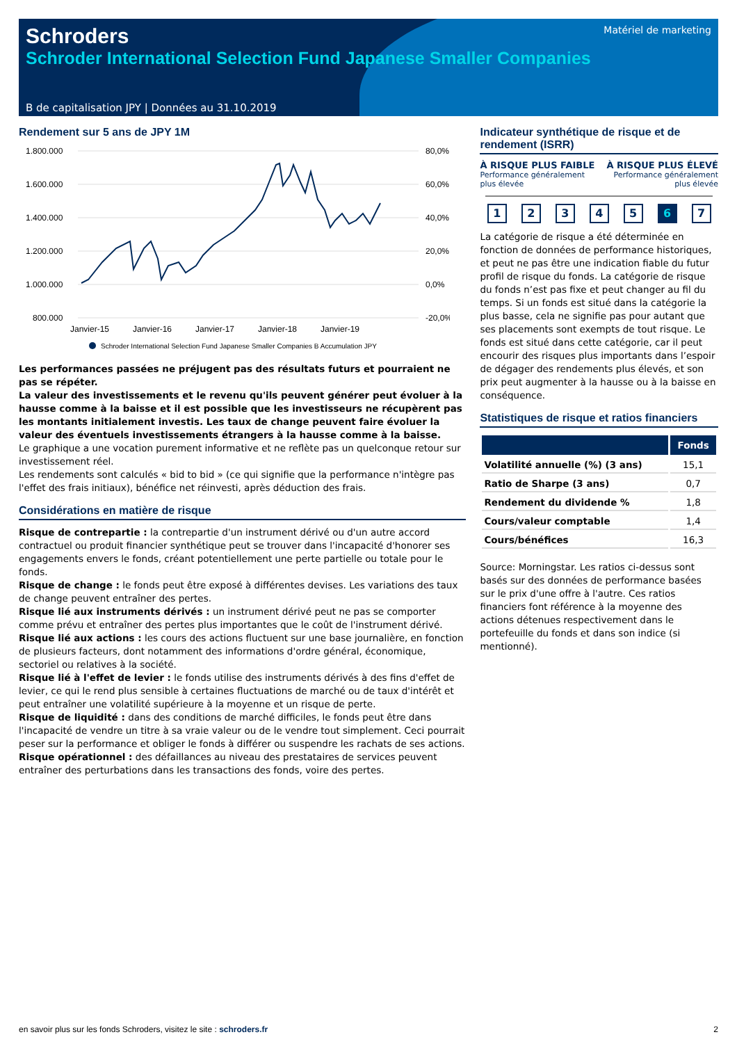Schroders
Matériel de marketing
Schroder International Selection Fund Japanese Smaller Companies
B de capitalisation JPY | Données au 31.10.2019
Rendement sur 5 ans de JPY 1M
1.800.000
1.600.000
1.400.000
1.200.000
1.000.000
800.000
80,0%
60,0%
40,0%
20,0%
0,0%
-20,0%
Janvier-15
Janvier-16
Janvier-17
Janvier-18
Janvier-19
Schroder International Selection Fund Japanese Smaller Companies B Accumulation JPY
Les performances passées ne préjugent pas des résultats futurs et pourraient ne pas se répéter.
La valeur des investissements et le revenu qu'ils peuvent générer peut évoluer à la hausse comme à la baisse et il est possible que les investisseurs ne récupèrent pas les montants initialement investis. Les taux de change peuvent faire évoluer la valeur des éventuels investissements étrangers à la hausse comme à la baisse.
Le graphique a une vocation purement informative et ne reflète pas un quelconque retour sur investissement réel.
Les rendements sont calculés « bid to bid » (ce qui signifie que la performance n'intègre pas l'effet des frais initiaux), bénéfice net réinvesti, après déduction des frais.
Considérations en matière de risque
Risque de contrepartie : la contrepartie d'un instrument dérivé ou d'un autre accord contractuel ou produit financier synthétique peut se trouver dans l'incapacité d'honorer ses engagements envers le fonds, créant potentiellement une perte partielle ou totale pour le fonds.
Risque de change : le fonds peut être exposé à différentes devises. Les variations des taux de change peuvent entraîner des pertes.
Risque lié aux instruments dérivés : un instrument dérivé peut ne pas se comporter comme prévu et entraîner des pertes plus importantes que le coût de l'instrument dérivé.
Risque lié aux actions : les cours des actions fluctuent sur une base journalière, en fonction de plusieurs facteurs, dont notamment des informations d'ordre général, économique, sectoriel ou relatives à la société.
Risque lié à l'effet de levier : le fonds utilise des instruments dérivés à des fins d'effet de levier, ce qui le rend plus sensible à certaines fluctuations de marché ou de taux d'intérêt et peut entraîner une volatilité supérieure à la moyenne et un risque de perte.
Risque de liquidité : dans des conditions de marché difficiles, le fonds peut être dans l'incapacité de vendre un titre à sa vraie valeur ou de le vendre tout simplement. Ceci pourrait peser sur la performance et obliger le fonds à différer ou suspendre les rachats de ses actions.
Risque opérationnel : des défaillances au niveau des prestataires de services peuvent entraîner des perturbations dans les transactions des fonds, voire des pertes.
Indicateur synthétique de risque et de rendement (ISRR)
À RISQUE PLUS FAIBLE
Performance généralement
plus élevée
À RISQUE PLUS ÉLEVÉ
Performance généralement
plus élevée
12345 6 7
La catégorie de risque a été déterminée en fonction de données de performance historiques, et peut ne pas être une indication fiable du futur profil de risque du fonds. La catégorie de risque du fonds n’est pas fixe et peut changer au fil du temps. Si un fonds est situé dans la catégorie la plus basse, cela ne signifie pas pour autant que ses placements sont exempts de tout risque. Le fonds est situé dans cette catégorie, car il peut encourir des risques plus importants dans l’espoir de dégager des rendements plus élevés, et son prix peut augmenter à la hausse ou à la baisse en conséquence.
Statistiques de risque et ratios financiers
| | Fonds |
| --- | --- |
| Volatilité annuelle (%) (3 ans) | 15,1 |
| Ratio de Sharpe (3 ans) | 0,7 |
| Rendement du dividende % | 1,8 |
| Cours/valeur comptable | 1,4 |
| Cours/bénéfices | 16,3 |
Source: Morningstar. Les ratios ci-dessus sont basés sur des données de performance basées sur le prix d'une offre à l'autre. Ces ratios financiers font référence à la moyenne des actions détenues respectivement dans le portefeuille du fonds et dans son indice (si mentionné).
en savoir plus sur les fonds Schroders, visitez le site : schroders.fr 2